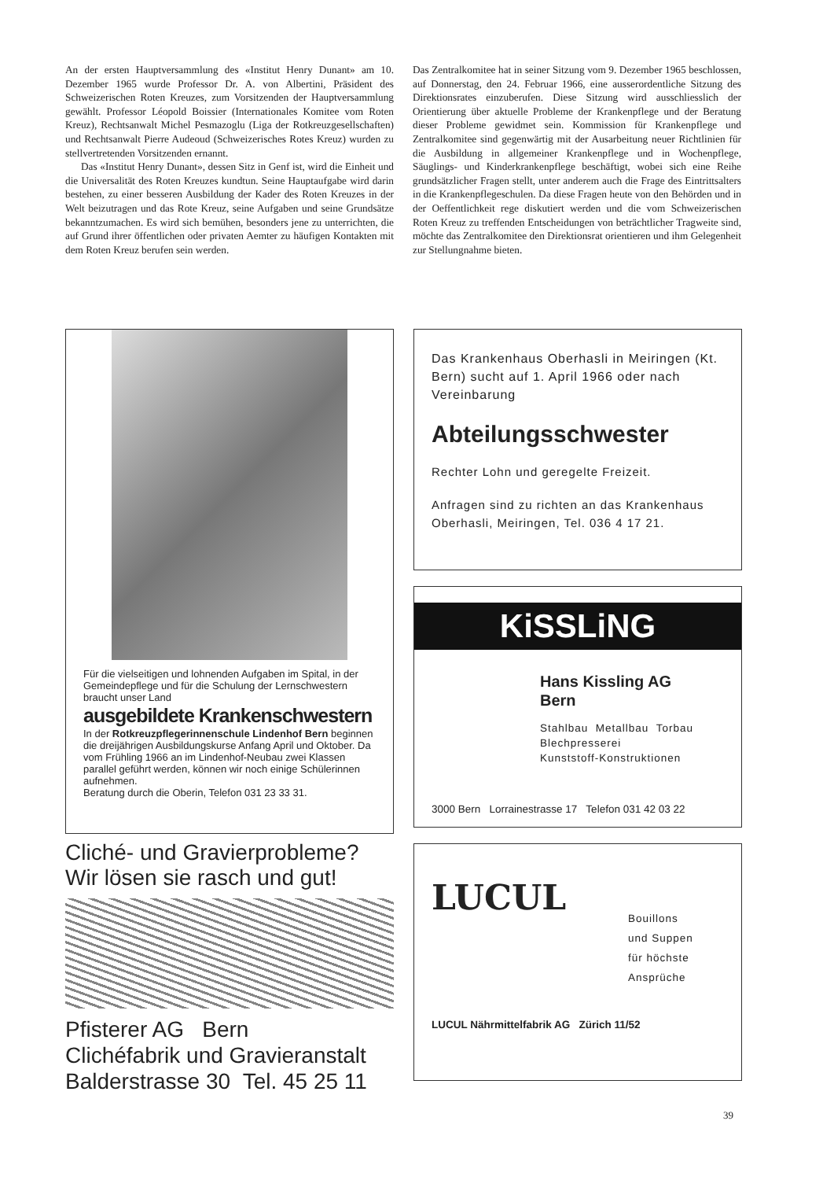An der ersten Hauptversammlung des «Institut Henry Dunant» am 10. Dezember 1965 wurde Professor Dr. A. von Albertini, Präsident des Schweizerischen Roten Kreuzes, zum Vorsitzenden der Hauptversammlung gewählt. Professor Léopold Boissier (Internationales Komitee vom Roten Kreuz), Rechtsanwalt Michel Pesmazoglu (Liga der Rotkreuzgesellschaften) und Rechtsanwalt Pierre Audeoud (Schweizerisches Rotes Kreuz) wurden zu stellvertretenden Vorsitzenden ernannt.
Das «Institut Henry Dunant», dessen Sitz in Genf ist, wird die Einheit und die Universalität des Roten Kreuzes kundtun. Seine Hauptaufgabe wird darin bestehen, zu einer besseren Ausbildung der Kader des Roten Kreuzes in der Welt beizutragen und das Rote Kreuz, seine Aufgaben und seine Grundsätze bekanntzumachen. Es wird sich bemühen, besonders jene zu unterrichten, die auf Grund ihrer öffentlichen oder privaten Aemter zu häufigen Kontakten mit dem Roten Kreuz berufen sein werden.
Das Zentralkomitee hat in seiner Sitzung vom 9. Dezember 1965 beschlossen, auf Donnerstag, den 24. Februar 1966, eine ausserordentliche Sitzung des Direktionsrates einzuberufen. Diese Sitzung wird ausschliesslich der Orientierung über aktuelle Probleme der Krankenpflege und der Beratung dieser Probleme gewidmet sein. Kommission für Krankenpflege und Zentralkomitee sind gegenwärtig mit der Ausarbeitung neuer Richtlinien für die Ausbildung in allgemeiner Krankenpflege und in Wochenpflege, Säuglings- und Kinderkrankenpflege beschäftigt, wobei sich eine Reihe grundsätzlicher Fragen stellt, unter anderem auch die Frage des Eintrittsalters in die Krankenpflegeschulen. Da diese Fragen heute von den Behörden und in der Oeffentlichkeit rege diskutiert werden und die vom Schweizerischen Roten Kreuz zu treffenden Entscheidungen von beträchtlicher Tragweite sind, möchte das Zentralkomitee den Direktionsrat orientieren und ihm Gelegenheit zur Stellungnahme bieten.
Für die vielseitigen und lohnenden Aufgaben im Spital, in der Gemeindepflege und für die Schulung der Lernschwestern braucht unser Land
ausgebildete Krankenschwestern
In der Rotkreuzpflegerinnenschule Lindenhof Bern beginnen die dreijährigen Ausbildungskurse Anfang April und Oktober. Da vom Frühling 1966 an im Lindenhof-Neubau zwei Klassen parallel geführt werden, können wir noch einige Schülerinnen aufnehmen.
Beratung durch die Oberin, Telefon 031 23 33 31.
Cliché- und Gravierprobleme?
Wir lösen sie rasch und gut!
Pfisterer AG Bern
Clichéfabrik und Gravieranstalt
Balderstrasse 30 Tel. 45 25 11
Das Krankenhaus Oberhasli in Meiringen (Kt. Bern) sucht auf 1. April 1966 oder nach Vereinbarung
Abteilungsschwester
Rechter Lohn und geregelte Freizeit.
Anfragen sind zu richten an das Krankenhaus Oberhasli, Meiringen, Tel. 036 4 17 21.
KiSSLiNG
Hans Kissling AG
Bern
Stahlbau Metallbau Torbau
Blechpresserei
Kunststoff-Konstruktionen
3000 Bern Lorrainestrasse 17 Telefon 031 42 03 22
LUCUL
Bouillons
und Suppen
für höchste
Ansprüche
LUCUL Nährmittelfabrik AG Zürich 11/52
39